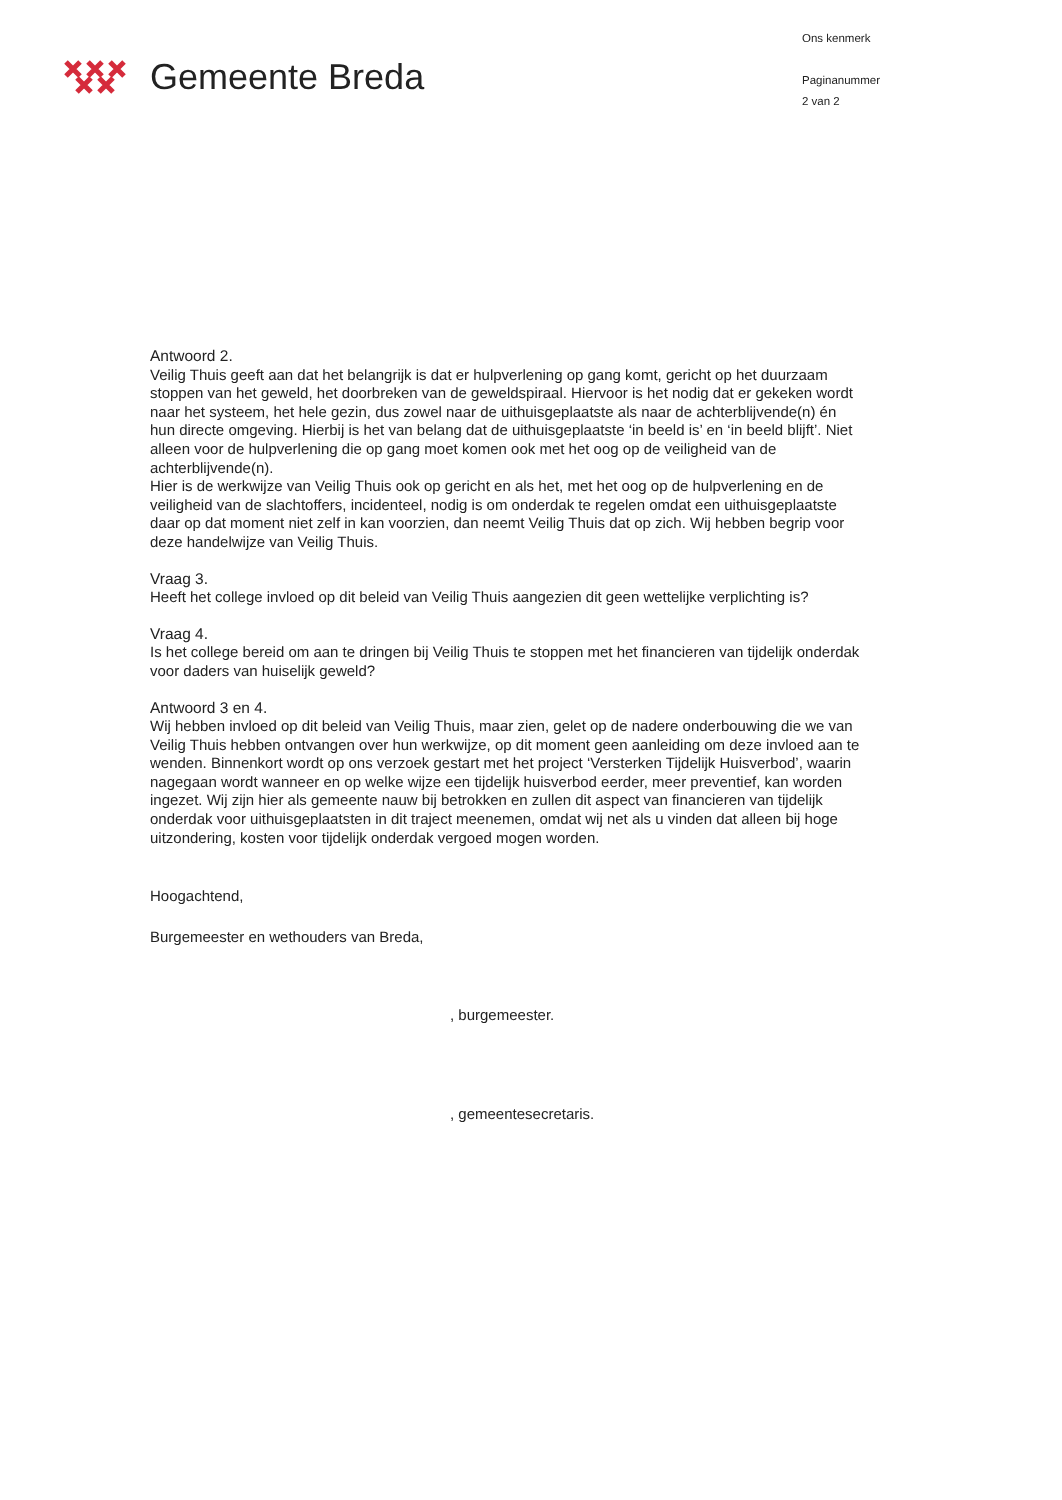Gemeente Breda
Ons kenmerk
Paginanummer
2 van 2
Antwoord 2.
Veilig Thuis geeft aan dat het belangrijk is dat er hulpverlening op gang komt, gericht op het duurzaam stoppen van het geweld, het doorbreken van de geweldspiraal. Hiervoor is het nodig dat er gekeken wordt naar het systeem, het hele gezin, dus zowel naar de uithuisgeplaatste als naar de achterblijvende(n) én hun directe omgeving. Hierbij is het van belang dat de uithuisgeplaatste ‘in beeld is’ en ‘in beeld blijft’. Niet alleen voor de hulpverlening die op gang moet komen ook met het oog op de veiligheid van de achterblijvende(n).
Hier is de werkwijze van Veilig Thuis ook op gericht en als het, met het oog op de hulpverlening en de veiligheid van de slachtoffers, incidenteel, nodig is om onderdak te regelen omdat een uithuisgeplaatste daar op dat moment niet zelf in kan voorzien, dan neemt Veilig Thuis dat op zich. Wij hebben begrip voor deze handelwijze van Veilig Thuis.
Vraag 3.
Heeft het college invloed op dit beleid van Veilig Thuis aangezien dit geen wettelijke verplichting is?
Vraag 4.
Is het college bereid om aan te dringen bij Veilig Thuis te stoppen met het financieren van tijdelijk onderdak voor daders van huiselijk geweld?
Antwoord 3 en 4.
Wij hebben invloed op dit beleid van Veilig Thuis, maar zien, gelet op de nadere onderbouwing die we van Veilig Thuis hebben ontvangen over hun werkwijze, op dit moment geen aanleiding om deze invloed aan te wenden. Binnenkort wordt op ons verzoek gestart met het project ‘Versterken Tijdelijk Huisverbod’, waarin nagegaan wordt wanneer en op welke wijze een tijdelijk huisverbod eerder, meer preventief, kan worden ingezet. Wij zijn hier als gemeente nauw bij betrokken en zullen dit aspect van financieren van tijdelijk onderdak voor uithuisgeplaatsten in dit traject meenemen, omdat wij net als u vinden dat alleen bij hoge uitzondering, kosten voor tijdelijk onderdak vergoed mogen worden.
Hoogachtend,
Burgemeester en wethouders van Breda,
, burgemeester.
, gemeentesecretaris.